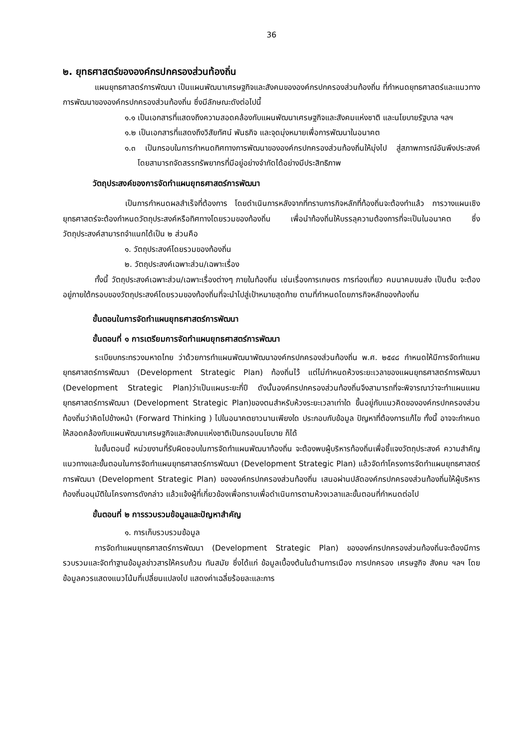36
๒. ยุทธศาสตร์ขององค์กรปกครองส่วนท้องถิ่น
แผนยุทธศาสตร์การพัฒนา เป็นแผนพัฒนาเศรษฐกิจและสังคมขององค์กรปกครองส่วนท้องถิ่น ที่กำหนดยุทธศาสตร์และแนวทางการพัฒนาขององค์กรปกครองส่วนท้องถิ่น ซึ่งมีลักษณะดังต่อไปนี้
๑.๑ เป็นเอกสารที่แสดงถึงความสอดคล้องกับแผนพัฒนาเศรษฐกิจและสังคมแห่งชาติ และนโยบายรัฐบาล ฯลฯ
๑.๒ เป็นเอกสารที่แสดงถึงวิสัยทัศน์ พันธกิจ และจุดมุ่งหมายเพื่อการพัฒนาในอนาคต
๑.๓ เป็นกรอบในการกำหนดทิศทางการพัฒนาขององค์กรปกครองส่วนท้องถิ่นให้มุ่งไป สู่สภาพการณ์อันพึงประสงค์ โดยสามารถจัดสรรทรัพยากรที่มีอยู่อย่างจำกัดได้อย่างมีประสิทธิภาพ
วัตถุประสงค์ของการจัดทำแผนยุทธศาสตร์การพัฒนา
เป็นการกำหนดผลสำเร็จที่ต้องการ โดยดำเนินการหลังจากที่ทราบภารกิจหลักที่ท้องถิ่นจะต้องทำแล้ว การวางแผนเชิงยุทธศาสตร์จะต้องกำหนดวัตถุประสงค์หรือทิศทางโดยรวมของท้องถิ่น เพื่อนำท้องถิ่นให้บรรลุความต้องการที่จะเป็นในอนาคต ซึ่งวัตถุประสงค์สามารถจำแนกได้เป็น ๒ ส่วนคือ
๑. วัตถุประสงค์โดยรวมของท้องถิ่น
๒. วัตถุประสงค์เฉพาะส่วน/เฉพาะเรื่อง
ทั้งนี้ วัตถุประสงค์เฉพาะส่วน/เฉพาะเรื่องต่างๆ ภายในท้องถิ่น เช่นเรื่องการเกษตร การท่องเที่ยว คมนาคมขนส่ง เป็นต้น จะต้องอยู่ภายใต้กรอบของวัตถุประสงค์โดยรวมของท้องถิ่นที่จะนำไปสู่เป้าหมายสุดท้าย ตามที่กำหนดโดยภารกิจหลักของท้องถิ่น
ขั้นตอนในการจัดทำแผนยุทธศาสตร์การพัฒนา
ขั้นตอนที่ ๑ การเตรียมการจัดทำแผนยุทธศาสตร์การพัฒนา
ระเบียบกระทรวงมหาดไทย ว่าด้วยการทำแผนพัฒนาพัฒนาองค์กรปกครองส่วนท้องถิ่น พ.ศ. ๒๕๔๘ กำหนดให้มีการจัดทำแผนยุทธศาสตร์การพัฒนา (Development Strategic Plan) ท้องถิ่นไว้ แต่ไม่กำหนดห้วงระยะเวลาของแผนยุทธศาสตร์การพัฒนา (Development Strategic Plan)ว่าเป็นแผนระยะกี่ปี ดังนั้นองค์กรปกครองส่วนท้องถิ่นจึงสามารถที่จะพิจารณาว่าจะทำแผนแผนยุทธศาสตร์การพัฒนา (Development Strategic Plan)ของตนสำหรับห้วงระยะเวลาเท่าใด ขึ้นอยู่กับแนวคิดขององค์กรปกครองส่วนท้องถิ่นว่าคิดไปข้างหน้า (Forward Thinking ) ไปในอนาคตยาวนานเพียงใด ประกอบกับข้อมูล ปัญหาที่ต้องการแก้ไข ทั้งนี้ อาจจะกำหนดให้สอดคล้องกับแผนพัฒนาเศรษฐกิจและสังคมแห่งชาติเป็นกรอบนโยบาย ก็ได้
ในขั้นตอนนี้ หน่วยงานที่รับผิดชอบในการจัดทำแผนพัฒนาท้องถิ่น จะต้องพบผู้บริหารท้องถิ่นเพื่อชี้แจงวัตถุประสงค์ ความสำคัญ แนวทางและขั้นตอนในการจัดทำแผนยุทธศาสตร์การพัฒนา (Development Strategic Plan) แล้วจัดทำโครงการจัดทำแผนยุทธศาสตร์การพัฒนา (Development Strategic Plan) ขององค์กรปกครองส่วนท้องถิ่น เสนอผ่านปลัดองค์กรปกครองส่วนท้องถิ่นให้ผู้บริหารท้องถิ่นอนุมัติในโครงการดังกล่าว แล้วแจ้งผู้ที่เกี่ยวข้องเพื่อทราบเพื่อดำเนินการตามห้วงเวลาและขั้นตอนที่กำหนดต่อไป
ขั้นตอนที่ ๒ การรวบรวมข้อมูลและปัญหาสำคัญ
๑. การเก็บรวบรวมข้อมูล
การจัดทำแผนยุทธศาสตร์การพัฒนา (Development Strategic Plan) ขององค์กรปกครองส่วนท้องถิ่นจะต้องมีการรวบรวมและจัดทำฐานข้อมูลข่าวสารให้ครบถ้วน ทันสมัย ซึ่งได้แก่ ข้อมูลเบื้องต้นในด้านการเมือง การปกครอง เศรษฐกิจ สังคม ฯลฯ โดยข้อมูลควรแสดงแนวโน้มที่เปลี่ยนแปลงไป แสดงค่าเฉลี่ยร้อยละและการ